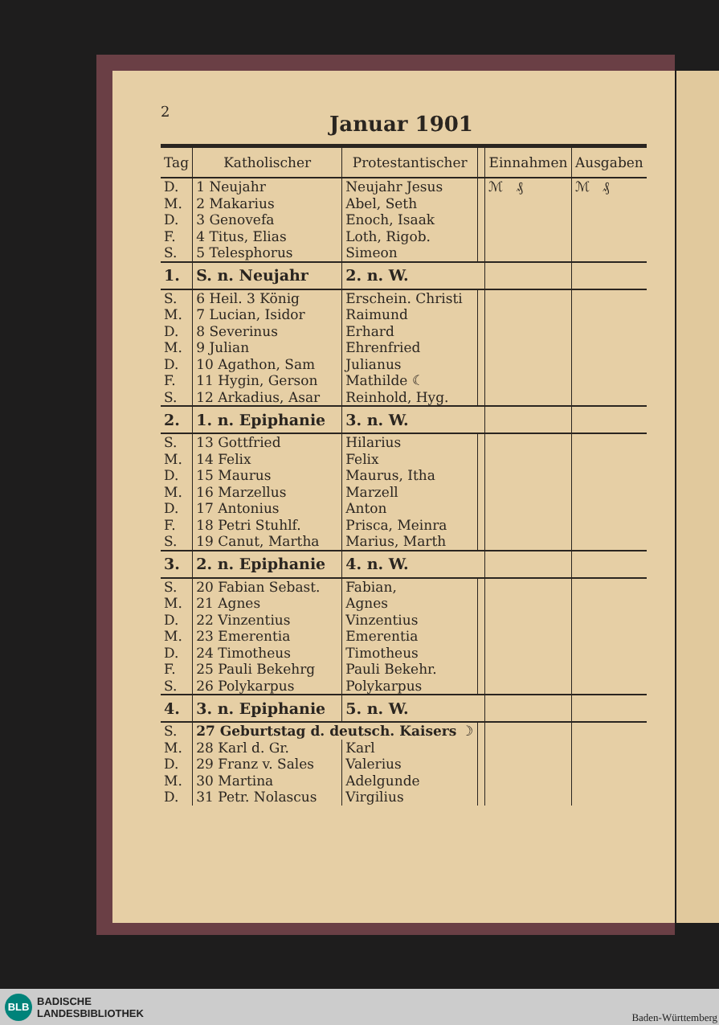2
Januar 1901
| Tag | Katholischer | Protestantischer | | Einnahmen | Ausgaben |
| --- | --- | --- | --- | --- | --- |
| D. | 1 Neujahr | Neujahr Jesus | | ℳ ₰ | ℳ ₰ |
| M. | 2 Makarius | Abel, Seth | | | |
| D. | 3 Genovefa | Enoch, Isaak | | | |
| F. | 4 Titus, Elias | Loth, Rigob. | | | |
| S. | 5 Telesphorus | Simeon | | | |
| 1. | S. n. Neujahr | 2. n. W. | | | |
| S. | 6 Heil. 3 König | Erschein. Christi | | | |
| M. | 7 Lucian, Isidor | Raimund | | | |
| D. | 8 Severinus | Erhard | | | |
| M. | 9 Julian | Ehrenfried | | | |
| D. | 10 Agathon, Sam | Julianus | | | |
| F. | 11 Hygin, Gerson | Mathilde ☾ | | | |
| S. | 12 Arkadius, Asar | Reinhold, Hyg. | | | |
| 2. | 1. n. Epiphanie | 3. n. W. | | | |
| S. | 13 Gottfried | Hilarius | | | |
| M. | 14 Felix | Felix | | | |
| D. | 15 Maurus | Maurus, Itha | | | |
| M. | 16 Marzellus | Marzell | | | |
| D. | 17 Antonius | Anton | | | |
| F. | 18 Petri Stuhlf. | Prisca, Meinra | | | |
| S. | 19 Canut, Martha | Marius, Marth | | | |
| 3. | 2. n. Epiphanie | 4. n. W. | | | |
| S. | 20 Fabian Sebast. | Fabian, | | | |
| M. | 21 Agnes | Agnes | | | |
| D. | 22 Vinzentius | Vinzentius | | | |
| M. | 23 Emerentia | Emerentia | | | |
| D. | 24 Timotheus | Timotheus | | | |
| F. | 25 Pauli Bekehrg | Pauli Bekehr. | | | |
| S. | 26 Polykarpus | Polykarpus | | | |
| 4. | 3. n. Epiphanie | 5. n. W. | | | |
| S. | 27 Geburtstag d. deutsch. Kaisers ☽ | | | | |
| M. | 28 Karl d. Gr. | Karl | | | |
| D. | 29 Franz v. Sales | Valerius | | | |
| M. | 30 Martina | Adelgunde | | | |
| D. | 31 Petr. Nolascus | Virgilius | | | |
BLB BADISCHE
LANDESBIBLIOTHEK Baden-Württemberg